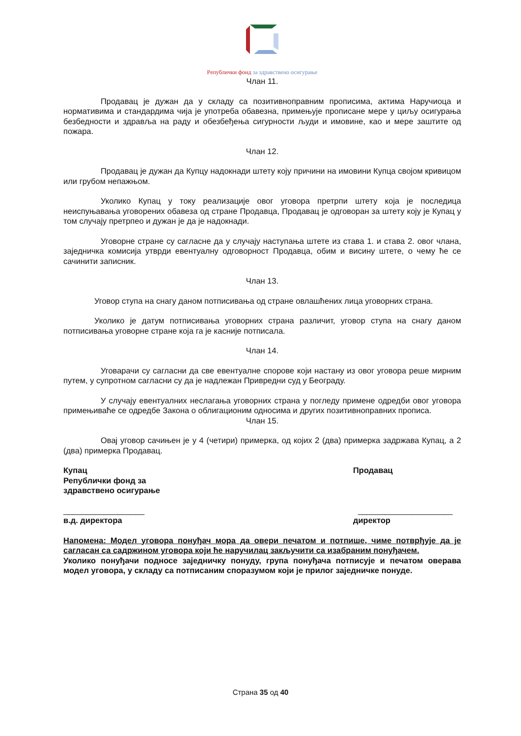Републички фонд за здравствено осигурање
Члан 11.
Продавац је дужан да у складу са позитивноправним прописима, актима Наручиоца и нормативима и стандардима чија је употреба обавезна, примењује прописане мере у циљу осигурања безбедности и здравља на раду и обезбеђења сигурности људи и имовине, као и мере заштите од пожара.
Члан 12.
Продавац је дужан да Купцу надокнади штету коју причини на имовини Купца својом кривицом или грубом непажњом.
Уколико Купац у току реализације овог уговора претрпи штету која је последица неиспуњавања уговорених обавеза од стране Продавца, Продавац је одговоран за штету коју је Купац у том случају претрпео и дужан је да је надокнади.
Уговорне стране су сагласне да у случају наступања штете из става 1. и става 2. овог члана, заједничка комисија утврди евентуалну одговорност Продавца, обим и висину штете, о чему ће се сачинити записник.
Члан 13.
Уговор ступа на снагу даном потписивања од стране овлашћених лица уговорних страна.
Уколико је датум потписивања уговорних страна различит, уговор ступа на снагу даном потписивања уговорне стране која га је касније потписала.
Члан 14.
Уговарачи су сагласни да све евентуалне спорове који настану из овог уговора реше мирним путем, у супротном сагласни су да је надлежан Привредни суд у Београду.
У случају евентуалних неслагања уговорних страна у погледу примене одредби овог уговора примењиваће се одредбе Закона о облигационим односима и других позитивноправних прописа.
Члан 15.
Овај уговор сачињен је у 4 (четири) примерка, од којих 2 (два) примерка задржава Купац, а 2 (два) примерка Продавац.
Купац
Републички фонд за
здравствено осигурање
Продавац
__________________ _____________________
в.д. директора директор
Напомена: Модел уговора понуђач мора да овери печатом и потпише, чиме потврђује да је сагласан са садржином уговора који ће наручилац закључити са изабраним понуђачем.
Уколико понуђачи подносе заједничку понуду, група понуђача потписује и печатом оверава модел уговора, у складу са потписаним споразумом који је прилог заједничке понуде.
Страна 35 од 40